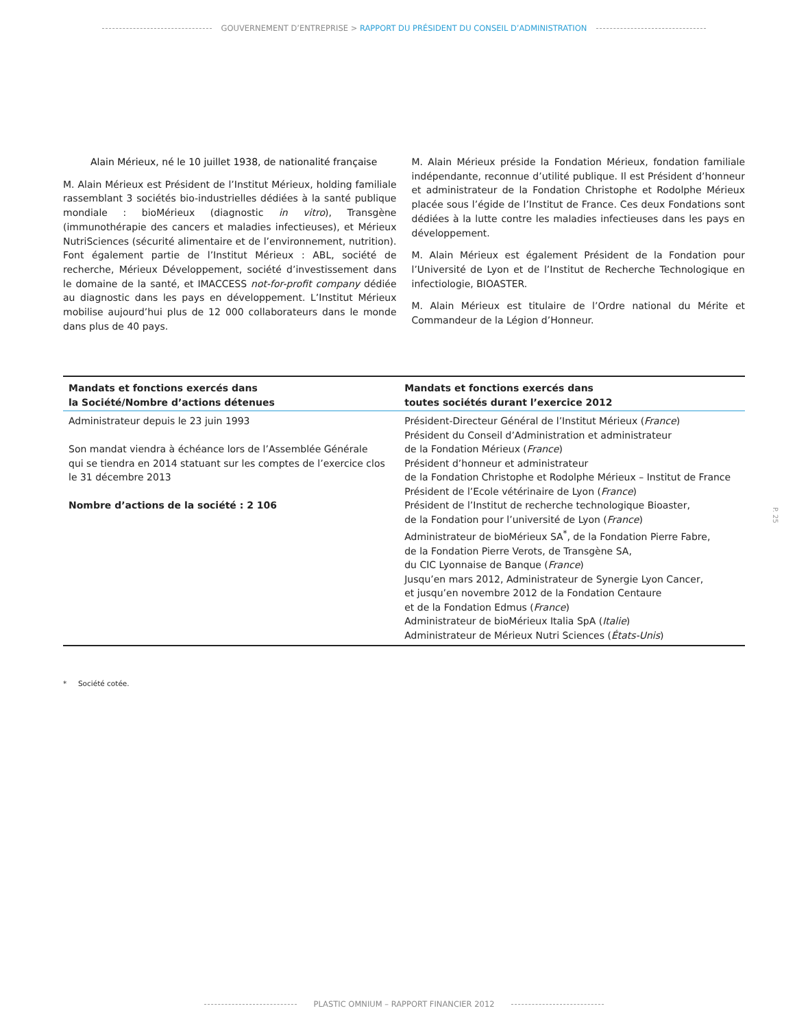GOUVERNEMENT D’ENTREPRISE > RAPPORT DU PRÉSIDENT DU CONSEIL D’ADMINISTRATION
Alain Mérieux, né le 10 juillet 1938, de nationalité française
M. Alain Mérieux est Président de l’Institut Mérieux, holding familiale rassemblant 3 sociétés bio-industrielles dédiées à la santé publique mondiale : bioMérieux (diagnostic in vitro), Transgène (immunothérapie des cancers et maladies infectieuses), et Mérieux NutriSciences (sécurité alimentaire et de l’environnement, nutrition). Font également partie de l’Institut Mérieux : ABL, société de recherche, Mérieux Développement, société d’investissement dans le domaine de la santé, et IMACCESS not-for-profit company dédiée au diagnostic dans les pays en développement. L’Institut Mérieux mobilise aujourd’hui plus de 12 000 collaborateurs dans le monde dans plus de 40 pays.
M. Alain Mérieux préside la Fondation Mérieux, fondation familiale indépendante, reconnue d’utilité publique. Il est Président d’honneur et administrateur de la Fondation Christophe et Rodolphe Mérieux placée sous l’égide de l’Institut de France. Ces deux Fondations sont dédiées à la lutte contre les maladies infectieuses dans les pays en développement.
M. Alain Mérieux est également Président de la Fondation pour l’Université de Lyon et de l’Institut de Recherche Technologique en infectiologie, BIOASTER.
M. Alain Mérieux est titulaire de l’Ordre national du Mérite et Commandeur de la Légion d’Honneur.
| Mandats et fonctions exercés dans la Société/Nombre d’actions détenues | Mandats et fonctions exercés dans toutes sociétés durant l’exercice 2012 |
| --- | --- |
| Administrateur depuis le 23 juin 1993 Son mandat viendra à échéance lors de l’Assemblée Générale qui se tiendra en 2014 statuant sur les comptes de l’exercice clos le 31 décembre 2013 Nombre d’actions de la société : 2 106 | Président-Directeur Général de l’Institut Mérieux ( France ) Président du Conseil d’Administration et administrateur de la Fondation Mérieux ( France ) Président d’honneur et administrateur de la Fondation Christophe et Rodolphe Mérieux – Institut de France Président de l’Ecole vétérinaire de Lyon ( France ) Président de l’Institut de recherche technologique Bioaster, de la Fondation pour l’université de Lyon ( France ) Administrateur de bioMérieux SA<sup>*</sup>, de la Fondation Pierre Fabre, de la Fondation Pierre Verots, de Transgène SA, du CIC Lyonnaise de Banque ( France ) Jusqu’en mars 2012, Administrateur de Synergie Lyon Cancer, et jusqu’en novembre 2012 de la Fondation Centaure et de la Fondation Edmus ( France ) Administrateur de bioMérieux Italia SpA ( Italie ) Administrateur de Mérieux Nutri Sciences ( États-Unis ) |
* Société cotée.
P. 25
PLASTIC OMNIUM – RAPPORT FINANCIER 2012